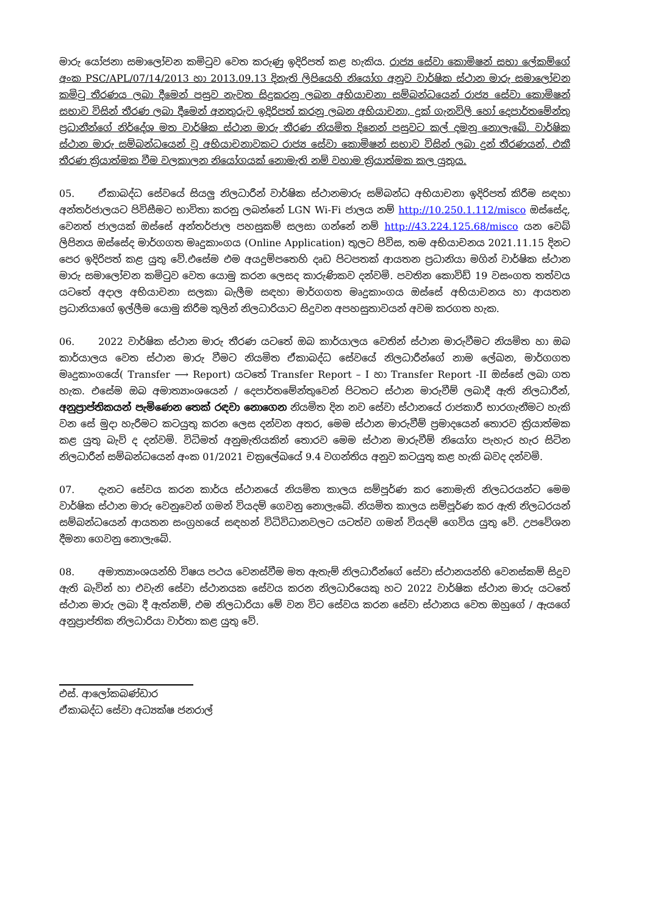මාරු යෝජනා සමාලෝචන කමිටුව වෙත කරුණු ඉදිරිපත් කළ හැකිය. රාජ්‍ය සේවා කොමිෂන් සභා ලේකම්ගේ අංක PSC/APL/07/14/2013 හා 2013.09.13 දිනැති ලිපියෙහි නියෝග අනුව වාර්ෂික ස්ථාන මාරු සමාලෝචන කමිටු තීරණය ලබා දීමෙන් පසුව නැවත සිදුකරනු ලබන අභියාචනා සම්බන්ධයෙන් රාජ්‍ය සේවා කොමිෂන් සභාව විසින් තීරණ ලබා දීමෙන් අනතුරුව ඉදිරිපත් කරනු ලබන අභියාචනා, දුක් ගැනවිලි හෝ දෙපාර්තමේන්තු ප්‍රධානීන්ගේ නිර්දේශ මත වාර්ෂික ස්ථාන මාරු තීරණ නියමිත දිනෙන් පසුවට කල් දමනු නොලැබේ. වාර්ෂික ස්ථාන මාරු සම්බන්ධයෙන් වූ අභියාචනාවකට රාජ්‍ය සේවා කොමිෂන් සභාව විසින් ලබා දුන් තීරණයන්, එකී තීරණ ක්‍රියාත්මක වීම වලකාලන නියෝගයක් නොමැති නම් වහාම ක්‍රියාත්මක කල යුතුය.
05. ඒකාබද්ධ සේවයේ සියලු නිලධාරීන් වාර්ෂික ස්ථානමාරු සම්බන්ධ අභියාචනා ඉදිරිපත් කිරීම සඳහා අන්තර්ජාලයට පිවිසීමට භාවිතා කරනු ලබන්නේ LGN Wi-Fi ජාලය නම් http://10.250.1.112/misco ඔස්සේද, වෙනත් ජාලයක් ඔස්සේ අන්තර්ජාල පහසුකම් සලසා ගන්නේ නම් http://43.224.125.68/misco යන වෙබ් ලිපිනය ඔස්සේද මාර්ගගත මෘදුකාංගය (Online Application) තුලට පිවිස, තම අභියාචනය 2021.11.15 දිනට පෙර ඉදිරිපත් කළ යුතු වේ.එසේම එම අයදුම්පතෙහි දෘඩ පිටපතක් ආයතන ප්‍රධානියා මගින් වාර්ෂික ස්ථාන මාරු සමාලෝචන කමිටුව වෙත යොමු කරන ලෙසද කාරුණිකව දන්වමි. පවතින කොවිඩ් 19 වසංගත තත්වය යටතේ අදාල අභියාචනා සලකා බැලීම සඳහා මාර්ගගත මෘදුකාංගය ඔස්සේ අභියාචනය හා ආයතන ප්‍රධානියාගේ ඉල්ලීම යොමු කිරීම තුලින් නිලධාරියාට සිදුවන අපහසුතාවයන් අවම කරගත හැක.
06. 2022 වාර්ෂික ස්ථාන මාරු තීරණ යටතේ ඔබ කාර්යාලය වෙතින් ස්ථාන මාරුවීමට නියමිත හා ඔබ කාර්යාලය වෙත ස්ථාන මාරු වීමට නියමිත ඒකාබද්ධ සේවයේ නිලධාරීන්ගේ නාම ලේඛන, මාර්ගගත මෘදුකාංගයේ( Transfer ⟶ Report) යටතේ Transfer Report – I හා Transfer Report -II ඔස්සේ ලබා ගත හැක. එසේම ඔබ අමාත්‍යාංශයෙන් / දෙපාර්තමේන්තුවෙන් පිටතට ස්ථාන මාරුවීම් ලබාදී ඇති නිලධාරීන්, අනුප්‍රාප්තිකයන් පැමිණෙන තෙක් රඳවා නොගෙන නියමිත දින නව සේවා ස්ථානයේ රාජකාරී භාරගැනීමට හැකි වන සේ මුදා හැරීමට කටයුතු කරන ලෙස දන්වන අතර, මෙම ස්ථාන මාරුවීම් ප්‍රමාදයෙන් තොරව ක්‍රියාත්මක කළ යුතු බැව් ද දන්වමි. විධිමත් අනුමැතියකින් තොරව මෙම ස්ථාන මාරුවීම් නියෝග පැහැර හැර සිටින නිලධාරීන් සම්බන්ධයෙන් අංක 01/2021 චක්‍රලේඛයේ 9.4 වගන්තිය අනුව කටයුතු කළ හැකි බවද දන්වමි.
07. දැනට සේවය කරන කාර්ය ස්ථානයේ නියමිත කාලය සම්පූර්ණ කර නොමැති නිලධරයන්ට මෙම වාර්ෂික ස්ථාන මාරු වෙනුවෙන් ගමන් වියදම් ගෙවනු නොලැබේ. නියමිත කාලය සම්පූර්ණ කර ඇති නිලධරයන් සම්බන්ධයෙන් ආයතන සංග්‍රහයේ සඳහන් විධිවිධානවලට යටත්ව ගමන් වියදම් ගෙවිය යුතු වේ. උපවේශන දීමනා ගෙවනු නොලැබේ.
08. අමාත්‍යාංශයන්හි විෂය පථය වෙනස්වීම මත ඇතැම් නිලධාරීන්ගේ සේවා ස්ථානයන්හි වෙනස්කම් සිදුව ඇති බැවින් හා එවැනි සේවා ස්ථානයක සේවය කරන නිලධාරියෙකු හට 2022 වාර්ෂික ස්ථාන මාරු යටතේ ස්ථාන මාරු ලබා දී ඇත්නම්, එම නිලධාරියා මේ වන විට සේවය කරන සේවා ස්ථානය වෙත ඔහුගේ / ඇයගේ අනුප්‍රාප්තික නිලධාරියා වාර්තා කළ යුතු වේ.
එස්. ආලෝකබණ්ඩාර
ඒකාබද්ධ සේවා අධ්‍යක්ෂ ජනරාල්